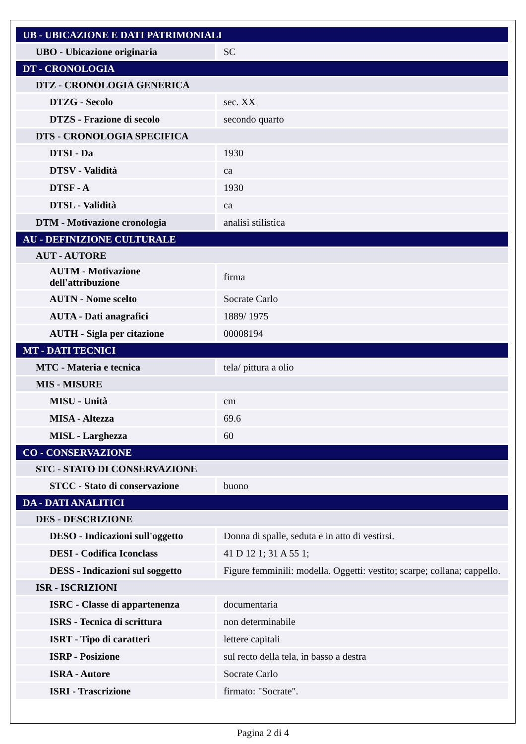| UB - UBICAZIONE E DATI PATRIMONIALI | |
| UBO - Ubicazione originaria | SC |
| DT - CRONOLOGIA | |
| DTZ - CRONOLOGIA GENERICA | |
| DTZG - Secolo | sec. XX |
| DTZS - Frazione di secolo | secondo quarto |
| DTS - CRONOLOGIA SPECIFICA | |
| DTSI - Da | 1930 |
| DTSV - Validità | ca |
| DTSF - A | 1930 |
| DTSL - Validità | ca |
| DTM - Motivazione cronologia | analisi stilistica |
| AU - DEFINIZIONE CULTURALE | |
| AUT - AUTORE | |
| AUTM - Motivazione dell'attribuzione | firma |
| AUTN - Nome scelto | Socrate Carlo |
| AUTA - Dati anagrafici | 1889/ 1975 |
| AUTH - Sigla per citazione | 00008194 |
| MT - DATI TECNICI | |
| MTC - Materia e tecnica | tela/ pittura a olio |
| MIS - MISURE | |
| MISU - Unità | cm |
| MISA - Altezza | 69.6 |
| MISL - Larghezza | 60 |
| CO - CONSERVAZIONE | |
| STC - STATO DI CONSERVAZIONE | |
| STCC - Stato di conservazione | buono |
| DA - DATI ANALITICI | |
| DES - DESCRIZIONE | |
| DESO - Indicazioni sull'oggetto | Donna di spalle, seduta e in atto di vestirsi. |
| DESI - Codifica Iconclass | 41 D 12 1; 31 A 55 1; |
| DESS - Indicazioni sul soggetto | Figure femminili: modella. Oggetti: vestito; scarpe; collana; cappello. |
| ISR - ISCRIZIONI | |
| ISRC - Classe di appartenenza | documentaria |
| ISRS - Tecnica di scrittura | non determinabile |
| ISRT - Tipo di caratteri | lettere capitali |
| ISRP - Posizione | sul recto della tela, in basso a destra |
| ISRA - Autore | Socrate Carlo |
| ISRI - Trascrizione | firmato: "Socrate". |
Pagina 2 di 4